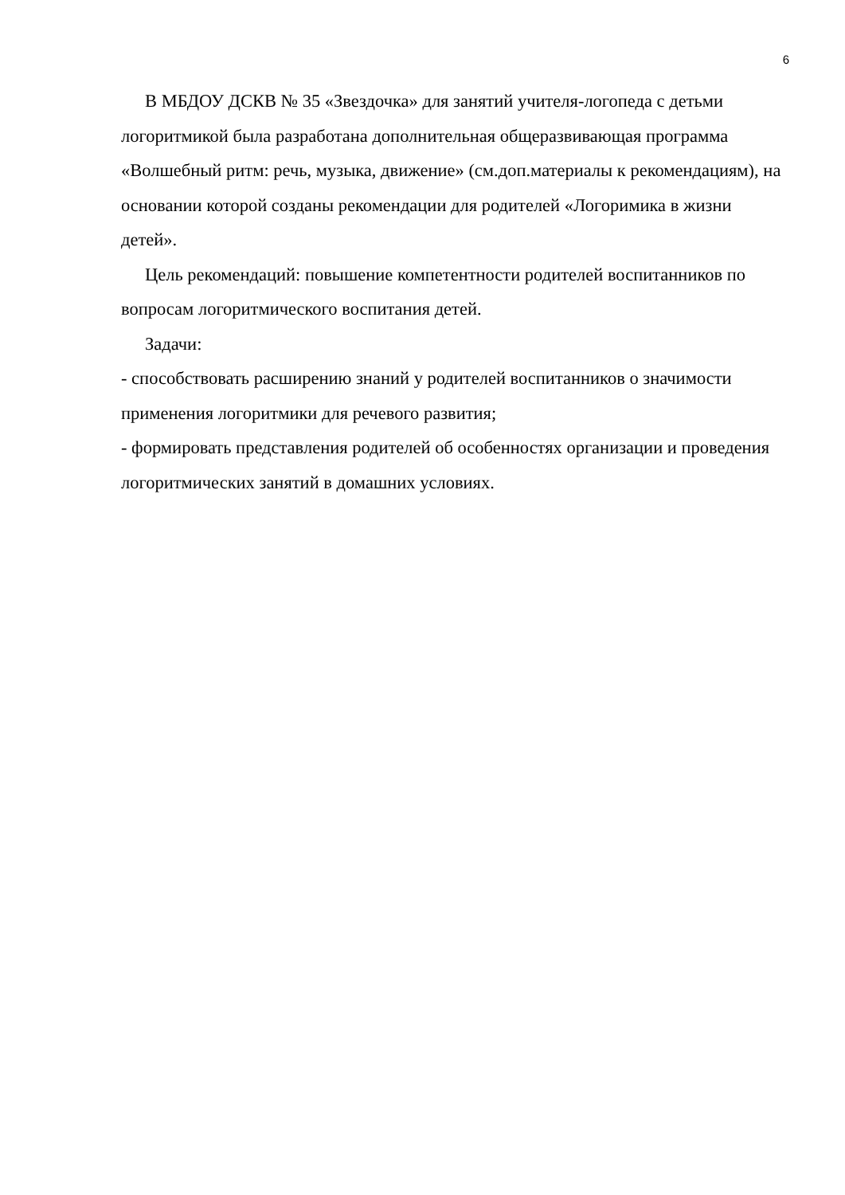6
В МБДОУ ДСКВ № 35 «Звездочка» для занятий учителя-логопеда с детьми логоритмикой была разработана дополнительная общеразвивающая программа «Волшебный ритм: речь, музыка, движение» (см.доп.материалы к рекомендациям), на основании которой созданы рекомендации для родителей «Логоримика в жизни детей».
Цель рекомендаций: повышение компетентности родителей воспитанников по вопросам логоритмического воспитания детей.
Задачи:
- способствовать расширению знаний у родителей воспитанников о значимости применения логоритмики для речевого развития;
- формировать представления родителей об особенностях организации и проведения логоритмических занятий в домашних условиях.